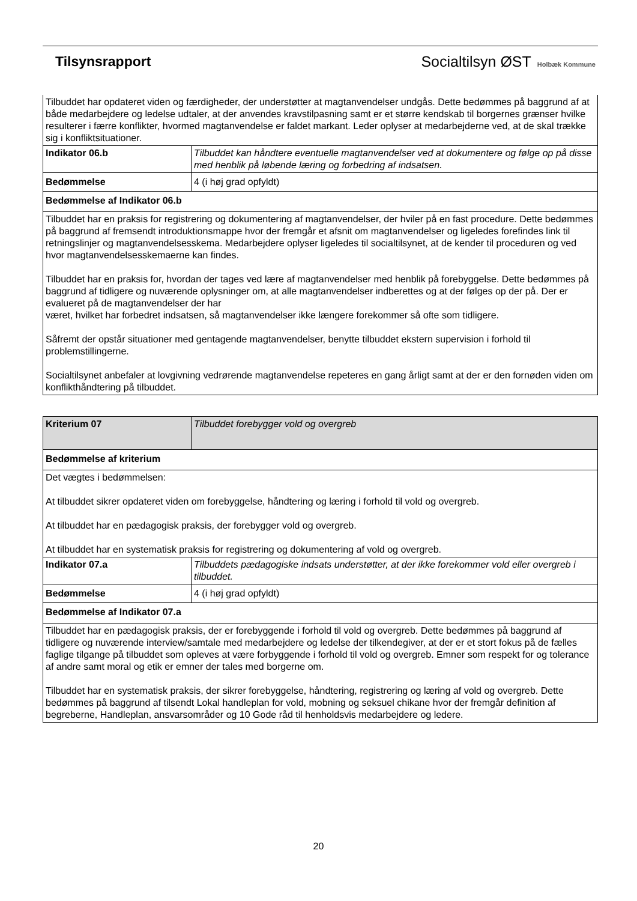Tilsynsrapport Socialtilsyn ØST Holbæk Kommune
| Tilbuddet har opdateret viden og færdigheder, der understøtter at magtanvendelser undgås. Dette bedømmes på baggrund af at både medarbejdere og ledelse udtaler, at der anvendes kravstilpasning samt er et større kendskab til borgernes grænser hvilke resulterer i færre konflikter, hvormed magtanvendelse er faldet markant. Leder oplyser at medarbejderne ved, at de skal trække sig i konfliktsituationer. | |
| Indikator 06.b | Tilbuddet kan håndtere eventuelle magtanvendelser ved at dokumentere og følge op på disse med henblik på løbende læring og forbedring af indsatsen. |
| Bedømmelse | 4 (i høj grad opfyldt) |
| Bedømmelse af Indikator 06.b | |
| Tilbuddet har en praksis for registrering og dokumentering af magtanvendelser, der hviler på en fast procedure. Dette bedømmes på baggrund af fremsendt introduktionsmappe hvor der fremgår et afsnit om magtanvendelser og ligeledes forefindes link til retningslinjer og magtanvendelsesskema. Medarbejdere oplyser ligeledes til socialtilsynet, at de kender til proceduren og ved hvor magtanvendelsesskemaerne kan findes. Tilbuddet har en praksis for, hvordan der tages ved lære af magtanvendelser med henblik på forebyggelse. Dette bedømmes på baggrund af tidligere og nuværende oplysninger om, at alle magtanvendelser indberettes og at der følges op der på. Der er evalueret på de magtanvendelser der har været, hvilket har forbedret indsatsen, så magtanvendelser ikke længere forekommer så ofte som tidligere. Såfremt der opstår situationer med gentagende magtanvendelser, benytte tilbuddet ekstern supervision i forhold til problemstillingerne. Socialtilsynet anbefaler at lovgivning vedrørende magtanvendelse repeteres en gang årligt samt at der er den fornøden viden om konflikthåndtering på tilbuddet. | |
| Kriterium 07 | Tilbuddet forebygger vold og overgreb |
| Bedømmelse af kriterium | |
| Det vægtes i bedømmelsen: At tilbuddet sikrer opdateret viden om forebyggelse, håndtering og læring i forhold til vold og overgreb. At tilbuddet har en pædagogisk praksis, der forebygger vold og overgreb. At tilbuddet har en systematisk praksis for registrering og dokumentering af vold og overgreb. | |
| Indikator 07.a | Tilbuddets pædagogiske indsats understøtter, at der ikke forekommer vold eller overgreb i tilbuddet. |
| Bedømmelse | 4 (i høj grad opfyldt) |
| Bedømmelse af Indikator 07.a | |
| Tilbuddet har en pædagogisk praksis, der er forebyggende i forhold til vold og overgreb. Dette bedømmes på baggrund af tidligere og nuværende interview/samtale med medarbejdere og ledelse der tilkendegiver, at der er et stort fokus på de fælles faglige tilgange på tilbuddet som opleves at være forbyggende i forhold til vold og overgreb. Emner som respekt for og tolerance af andre samt moral og etik er emner der tales med borgerne om. Tilbuddet har en systematisk praksis, der sikrer forebyggelse, håndtering, registrering og læring af vold og overgreb. Dette bedømmes på baggrund af tilsendt Lokal handleplan for vold, mobning og seksuel chikane hvor der fremgår definition af begreberne, Handleplan, ansvarsområder og 10 Gode råd til henholdsvis medarbejdere og ledere. | |
20